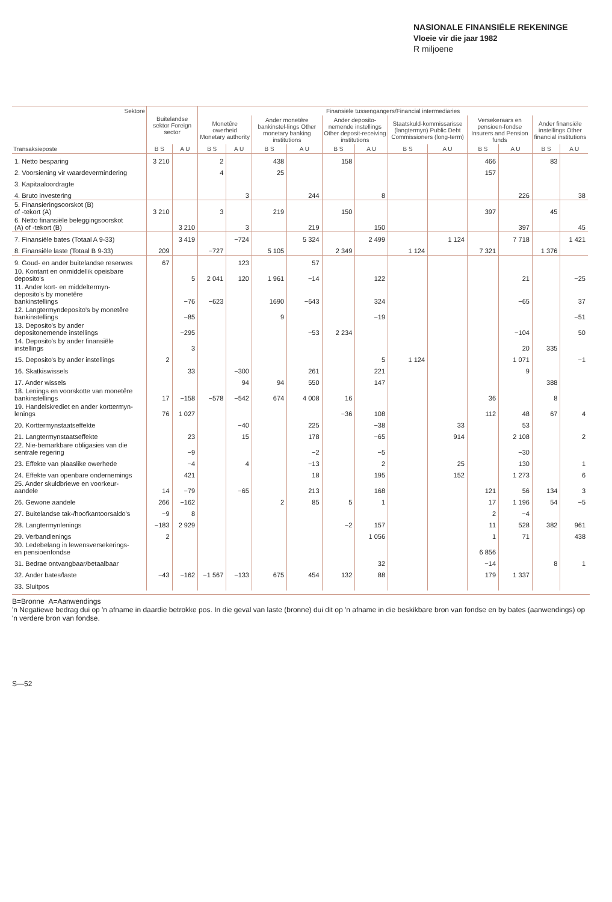NASIONALE FINANSIËLE REKENINGE Vloeie vir die jaar 1982 R miljoene
| Sektore | Buitelandse sektor Foreign sector | | Finansiële tussengangers/Financial intermediaries | | | | | | | | | | | |
| --- | --- | --- | --- | --- | --- | --- | --- | --- | --- | --- | --- | --- | --- | --- |
| | | | Monetêre owerheid Monetary authority | | Ander monetêre bankinstel-lings Other monetary banking institutions | | Ander deposito-nemende instellings Other deposit-receiving institutions | | Staatskuld-kommissarisse (langtermyn) Public Debt Commissioners (long-term) | | Versekeraars en pensioen-fondse Insurers and Pension funds | | Ander finansiële instellings Other financial institutions | |
| Transaksieposte | B S | A U | B S | A U | B S | A U | B S | A U | B S | A U | B S | A U | B S | A U |
| 1. Netto besparing | 3 210 | | 2 | | 438 | | 158 | | | | 466 | | 83 | |
| 2. Voorsiening vir waardevermindering | | | 4 | | 25 | | | | | | 157 | | | |
| 3. Kapitaaloordragte | | | | | | | | | | | | | | |
| 4. Bruto investering | | | | 3 | | 244 | | 8 | | | | 226 | | 38 |
| 5. Finansieringsoorskot (B) of -tekort (A) | 3 210 | | 3 | | 219 | | 150 | | | | 397 | | 45 | |
| 6. Netto finansiële beleggingsoorskot (A) of -tekort (B) | | 3 210 | | 3 | | 219 | | 150 | | | | 397 | | 45 |
| 7. Finansiële bates (Totaal A 9-33) | | 3 419 | | −724 | | 5 324 | | 2 499 | | 1 124 | | 7 718 | | 1 421 |
| 8. Finansiële laste (Totaal B 9-33) | 209 | | −727 | | 5 105 | | 2 349 | | 1 124 | | 7 321 | | 1 376 | |
| 9. Goud- en ander buitelandse reserwes | 67 | | | 123 | | 57 | | | | | | | | |
| 10. Kontant en onmiddellik opeisbare deposito's | | 5 | 2 041 | 120 | 1 961 | −14 | | 122 | | | | 21 | | −25 |
| 11. Ander kort- en middeltermyn- deposito's by monetêre bankinstellings | | −76 | −623 | | 1690 | −643 | | 324 | | | | −65 | | 37 |
| 12. Langtermyndeposito's by monetêre bankinstellings | | −85 | | | 9 | | | −19 | | | | | | −51 |
| 13. Deposito's by ander depositonemende instellings | | −295 | | | | −53 | 2 234 | | | | | −104 | | 50 |
| 14. Deposito's by ander finansiële instellings | | 3 | | | | | | | | | | 20 | 335 | |
| 15. Deposito's by ander instellings | 2 | | | | | | | 5 | 1 124 | | | 1 071 | | −1 |
| 16. Skatkiswissels | | 33 | | −300 | | 261 | | 221 | | | | 9 | | |
| 17. Ander wissels | | | | 94 | 94 | 550 | | 147 | | | | | 388 | |
| 18. Lenings en voorskotte van monetêre bankinstellings | 17 | −158 | −578 | −542 | 674 | 4 008 | 16 | | | | 36 | | 8 | |
| 19. Handelskrediet en ander korttermyn- lenings | 76 | 1 027 | | | | | −36 | 108 | | | 112 | 48 | 67 | 4 |
| 20. Korttermynstaatseffekte | | | | −40 | | 225 | | −38 | | 33 | | 53 | | |
| 21. Langtermynstaatseffekte | | 23 | | 15 | | 178 | | −65 | | 914 | | 2 108 | | 2 |
| 22. Nie-bemarkbare obligasies van die sentrale regering | | −9 | | | | −2 | | −5 | | | | −30 | | |
| 23. Effekte van plaaslike owerhede | | −4 | | 4 | | −13 | | 2 | | 25 | | 130 | | 1 |
| 24. Effekte van openbare ondernemings | | 421 | | | | 18 | | 195 | | 152 | | 1 273 | | 6 |
| 25. Ander skuldbriewe en voorkeur- aandele | 14 | −79 | | −65 | | 213 | | 168 | | | 121 | 56 | 134 | 3 |
| 26. Gewone aandele | 266 | −162 | | | 2 | 85 | 5 | 1 | | | 17 | 1 196 | 54 | −5 |
| 27. Buitelandse tak-/hoofkantoorsaldo's | −9 | 8 | | | | | | | | | 2 | −4 | | |
| 28. Langtermynlenings | −183 | 2 929 | | | | | −2 | 157 | | | 11 | 528 | 382 | 961 |
| 29. Verbandlenings | 2 | | | | | | | 1 056 | | | 1 | 71 | | 438 |
| 30. Ledebelang in lewensversekerings- en pensioenfondse | | | | | | | | | | | 6 856 | | | |
| 31. Bedrae ontvangbaar/betaalbaar | | | | | | | | 32 | | | −14 | | 8 | 1 |
| 32. Ander bates/laste | −43 | −162 | −1 567 | −133 | 675 | 454 | 132 | 88 | | | 179 | 1 337 | | |
| 33. Sluitpos | | | | | | | | | | | | | | |
B=Bronne A=Aanwendings
'n Negatiewe bedrag dui op 'n afname in daardie betrokke pos. In die geval van laste (bronne) dui dit op 'n afname in die beskikbare bron van fondse en by bates (aanwendings) op 'n verdere bron van fondse.
S—52